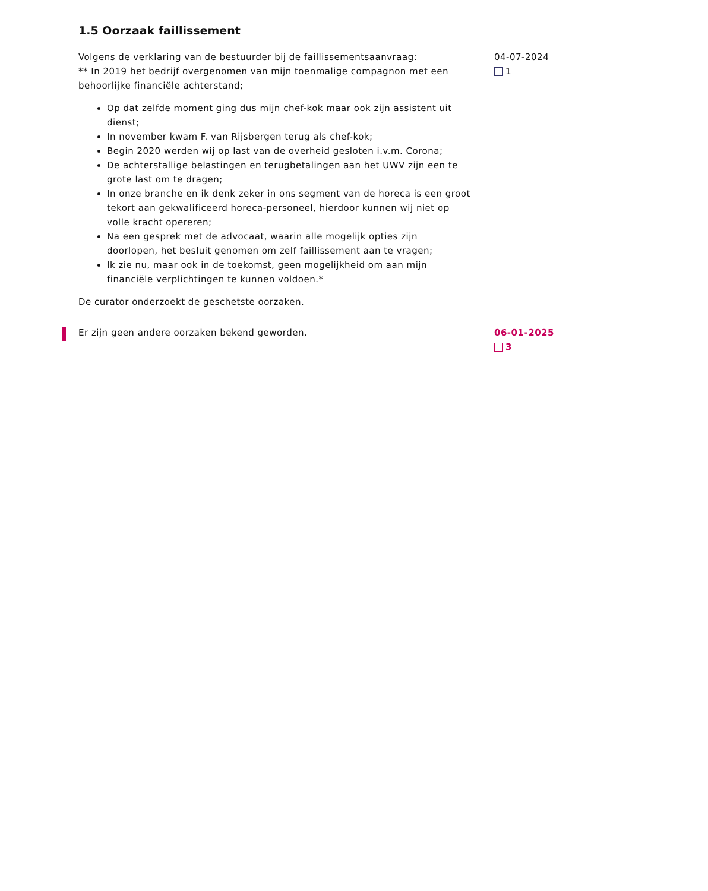1.5 Oorzaak faillissement
Volgens de verklaring van de bestuurder bij de faillissementsaanvraag:
** In 2019 het bedrijf overgenomen van mijn toenmalige compagnon met een behoorlijke financiële achterstand;
Op dat zelfde moment ging dus mijn chef-kok maar ook zijn assistent uit dienst;
In november kwam F. van Rijsbergen terug als chef-kok;
Begin 2020 werden wij op last van de overheid gesloten i.v.m. Corona;
De achterstallige belastingen en terugbetalingen aan het UWV zijn een te
grote last om te dragen;
In onze branche en ik denk zeker in ons segment van de horeca is een groot tekort aan gekwalificeerd horeca-personeel, hierdoor kunnen wij niet op volle kracht opereren;
Na een gesprek met de advocaat, waarin alle mogelijk opties zijn doorlopen, het besluit genomen om zelf faillissement aan te vragen;
Ik zie nu, maar ook in de toekomst, geen mogelijkheid om aan mijn financiële verplichtingen te kunnen voldoen.*
De curator onderzoekt de geschetste oorzaken.
04-07-2024
1
Er zijn geen andere oorzaken bekend geworden. 06-01-2025
3